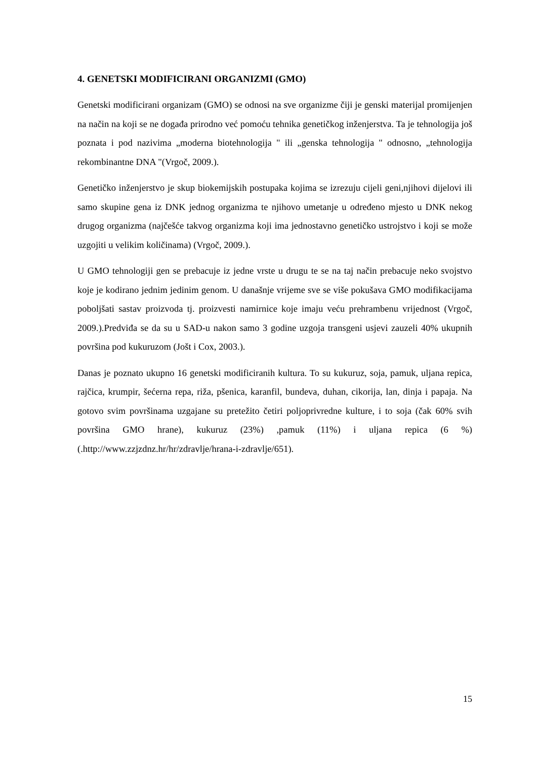4. GENETSKI MODIFICIRANI ORGANIZMI (GMO)
Genetski modificirani organizam (GMO) se odnosi na sve organizme čiji je genski materijal promijenjen na način na koji se ne događa prirodno već pomoću tehnika genetičkog inženjerstva. Ta je tehnologija još poznata i pod nazivima „moderna biotehnologija " ili „genska tehnologija " odnosno, „tehnologija rekombinantne DNA "(Vrgoč, 2009.).
Genetičko inženjerstvo je skup biokemijskih postupaka kojima se izrezuju cijeli geni,njihovi dijelovi ili samo skupine gena iz DNK jednog organizma te njihovo umetanje u određeno mjesto u DNK nekog drugog organizma (najčešće takvog organizma koji ima jednostavno genetičko ustrojstvo i koji se može uzgojiti u velikim količinama) (Vrgoč, 2009.).
U GMO tehnologiji gen se prebacuje iz jedne vrste u drugu te se na taj način prebacuje neko svojstvo koje je kodirano jednim jedinim genom. U današnje vrijeme sve se više pokušava GMO modifikacijama poboljšati sastav proizvoda tj. proizvesti namirnice koje imaju veću prehrambenu vrijednost (Vrgoč, 2009.).Predviđa se da su u SAD-u nakon samo 3 godine uzgoja transgeni usjevi zauzeli 40% ukupnih površina pod kukuruzom (Jošt i Cox, 2003.).
Danas je poznato ukupno 16 genetski modificiranih kultura. To su kukuruz, soja, pamuk, uljana repica, rajčica, krumpir, šećerna repa, riža, pšenica, karanfil, bundeva, duhan, cikorija, lan, dinja i papaja. Na gotovo svim površinama uzgajane su pretežito četiri poljoprivredne kulture, i to soja (čak 60% svih površina GMO hrane), kukuruz (23%) ,pamuk (11%) i uljana repica (6 %) (.http://www.zzjzdnz.hr/hr/zdravlje/hrana-i-zdravlje/651).
15